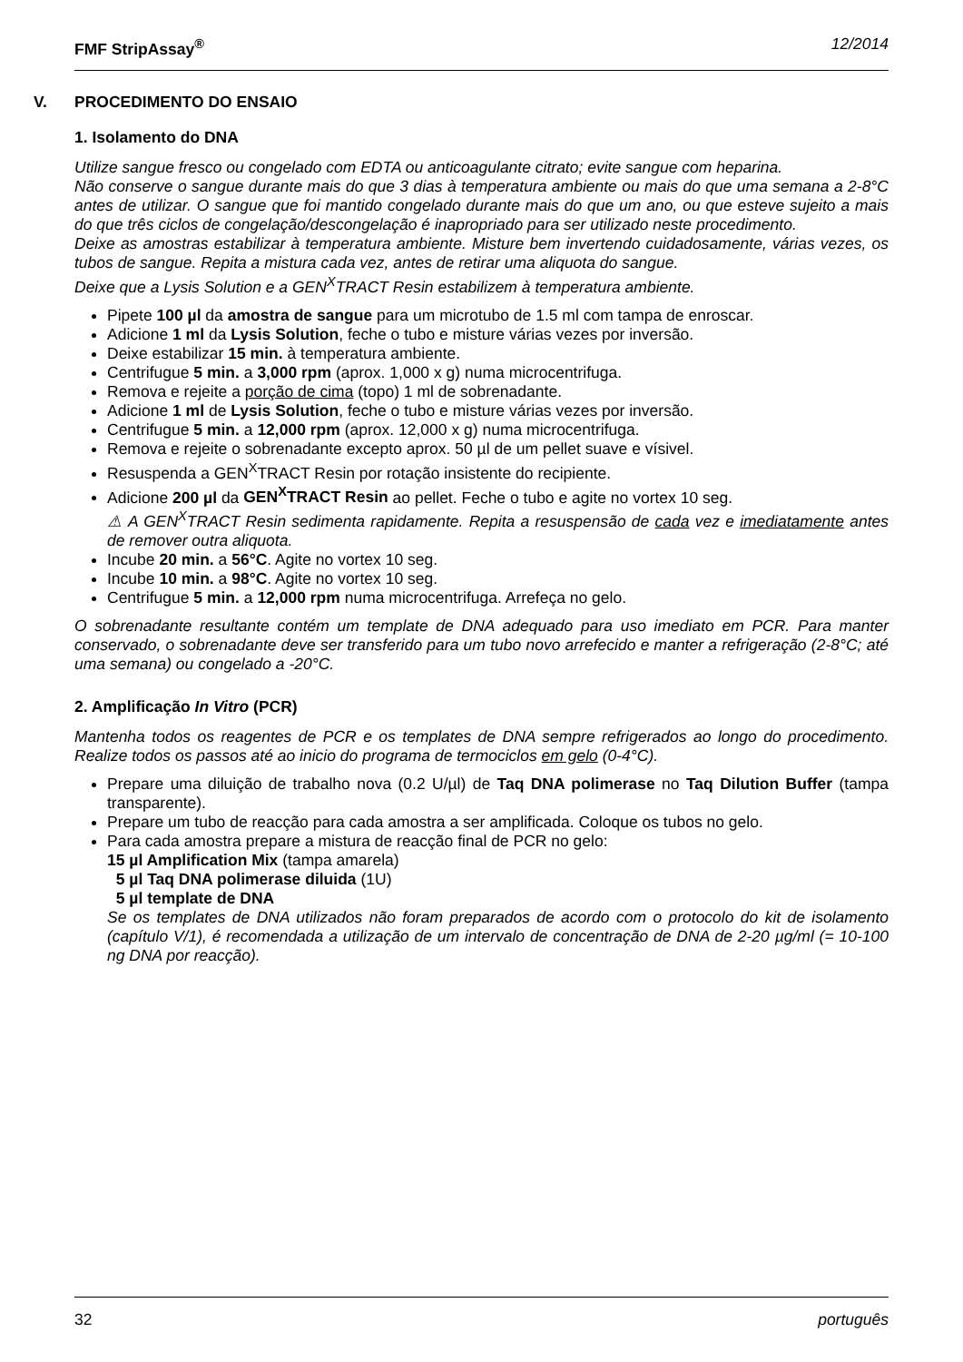FMF StripAssay<sup>®</sup> 12/2014
V. PROCEDIMENTO DO ENSAIO
1. Isolamento do DNA
Utilize sangue fresco ou congelado com EDTA ou anticoagulante citrato; evite sangue com heparina.
Não conserve o sangue durante mais do que 3 dias à temperatura ambiente ou mais do que uma semana a 2-8°C antes de utilizar. O sangue que foi mantido congelado durante mais do que um ano, ou que esteve sujeito a mais do que três ciclos de congelação/descongelação é inapropriado para ser utilizado neste procedimento.
Deixe as amostras estabilizar à temperatura ambiente. Misture bem invertendo cuidadosamente, várias vezes, os tubos de sangue. Repita a mistura cada vez, antes de retirar uma aliquota do sangue.
Deixe que a Lysis Solution e a GEN<sup>X</sup>TRACT Resin estabilizem à temperatura ambiente.
Pipete 100 µl da amostra de sangue para um microtubo de 1.5 ml com tampa de enroscar.
Adicione 1 ml da Lysis Solution, feche o tubo e misture várias vezes por inversão.
Deixe estabilizar 15 min. à temperatura ambiente.
Centrifugue 5 min. a 3,000 rpm (aprox. 1,000 x g) numa microcentrifuga.
Remova e rejeite a porção de cima (topo) 1 ml de sobrenadante.
Adicione 1 ml de Lysis Solution, feche o tubo e misture várias vezes por inversão.
Centrifugue 5 min. a 12,000 rpm (aprox. 12,000 x g) numa microcentrifuga.
Remova e rejeite o sobrenadante excepto aprox. 50 µl de um pellet suave e vísivel.
Resuspenda a GEN<sup>X</sup>TRACT Resin por rotação insistente do recipiente.
Adicione 200 µl da GEN<sup>X</sup>TRACT Resin ao pellet. Feche o tubo e agite no vortex 10 seg.
⚠ A GEN<sup>X</sup>TRACT Resin sedimenta rapidamente. Repita a resuspensão de cada vez e imediatamente antes de remover outra aliquota.
Incube 20 min. a 56°C. Agite no vortex 10 seg.
Incube 10 min. a 98°C. Agite no vortex 10 seg.
Centrifugue 5 min. a 12,000 rpm numa microcentrifuga. Arrefeça no gelo.
O sobrenadante resultante contém um template de DNA adequado para uso imediato em PCR. Para manter conservado, o sobrenadante deve ser transferido para um tubo novo arrefecido e manter a refrigeração (2-8°C; até uma semana) ou congelado a -20°C.
2. Amplificação In Vitro (PCR)
Mantenha todos os reagentes de PCR e os templates de DNA sempre refrigerados ao longo do procedimento. Realize todos os passos até ao inicio do programa de termociclos em gelo (0-4°C).
Prepare uma diluição de trabalho nova (0.2 U/µl) de Taq DNA polimerase no Taq Dilution Buffer (tampa transparente).
Prepare um tubo de reacção para cada amostra a ser amplificada. Coloque os tubos no gelo.
Para cada amostra prepare a mistura de reacção final de PCR no gelo:
15 µl Amplification Mix (tampa amarela)
5 µl Taq DNA polimerase diluida (1U)
5 µl template de DNA
Se os templates de DNA utilizados não foram preparados de acordo com o protocolo do kit de isolamento (capítulo V/1), é recomendada a utilização de um intervalo de concentração de DNA de 2-20 µg/ml (= 10-100 ng DNA por reacção).
32 português